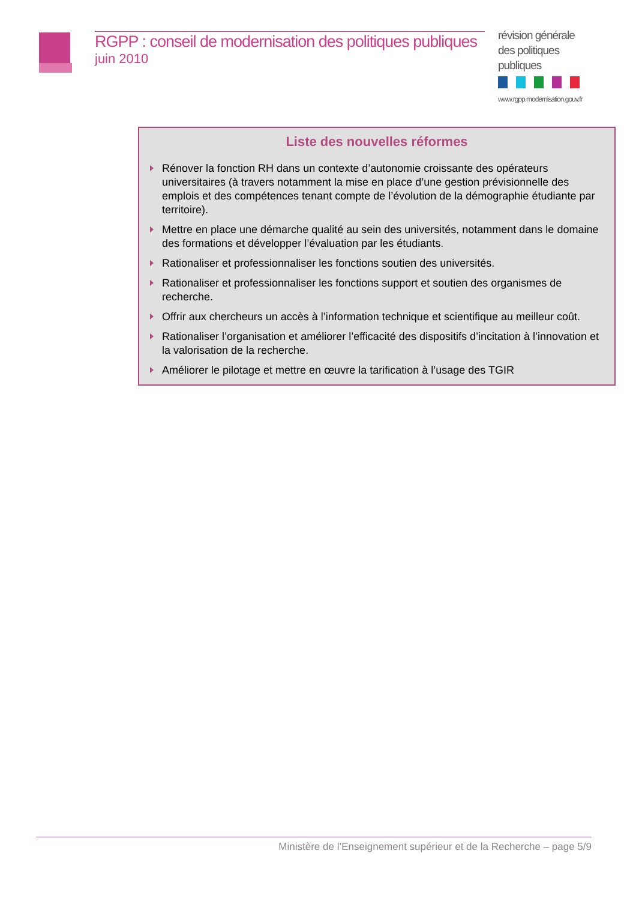révision générale des politiques publiques
www.rgpp.modernisation.gouv.fr
RGPP : conseil de modernisation des politiques publiques
juin 2010
Liste des nouvelles réformes
Rénover la fonction RH dans un contexte d’autonomie croissante des opérateurs universitaires (à travers notamment la mise en place d’une gestion prévisionnelle des emplois et des compétences tenant compte de l’évolution de la démographie étudiante par territoire).
Mettre en place une démarche qualité au sein des universités, notamment dans le domaine des formations et développer l’évaluation par les étudiants.
Rationaliser et professionnaliser les fonctions soutien des universités.
Rationaliser et professionnaliser les fonctions support et soutien des organismes de recherche.
Offrir aux chercheurs un accès à l’information technique et scientifique au meilleur coût.
Rationaliser l’organisation et améliorer l’efficacité des dispositifs d’incitation à l’innovation et la valorisation de la recherche.
Améliorer le pilotage et mettre en œuvre la tarification à l’usage des TGIR
Ministère de l’Enseignement supérieur et de la Recherche – page 5/9